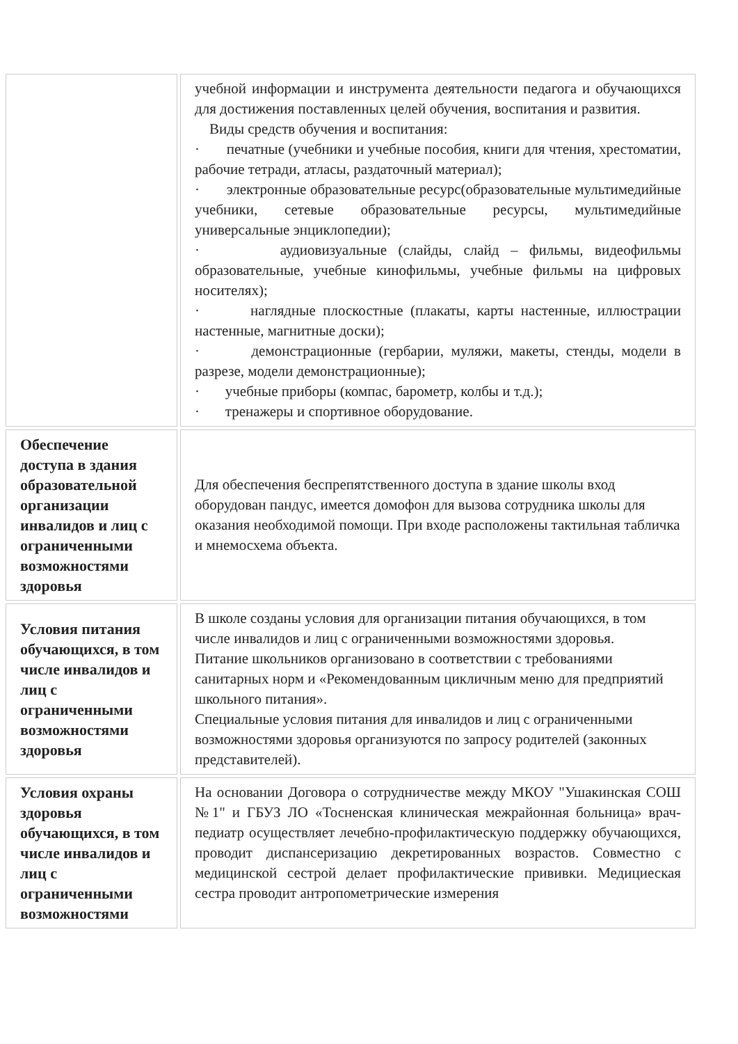| | учебной информации и инструмента деятельности педагога и обучающихся для достижения поставленных целей обучения, воспитания и развития. Виды средств обучения и воспитания: · печатные (учебники и учебные пособия, книги для чтения, хрестоматии, рабочие тетради, атласы, раздаточный материал); · электронные образовательные ресурс(образовательные мультимедийные учебники, сетевые образовательные ресурсы, мультимедийные универсальные энциклопедии); · аудиовизуальные (слайды, слайд – фильмы, видеофильмы образовательные, учебные кинофильмы, учебные фильмы на цифровых носителях); · наглядные плоскостные (плакаты, карты настенные, иллюстрации настенные, магнитные доски); · демонстрационные (гербарии, муляжи, макеты, стенды, модели в разрезе, модели демонстрационные); · учебные приборы (компас, барометр, колбы и т.д.); · тренажеры и спортивное оборудование. |
| Обеспечение доступа в здания образовательной организации инвалидов и лиц с ограниченными возможностями здоровья | Для обеспечения беспрепятственного доступа в здание школы вход оборудован пандус, имеется домофон для вызова сотрудника школы для оказания необходимой помощи. При входе расположены тактильная табличка и мнемосхема объекта. |
| Условия питания обучающихся, в том числе инвалидов и лиц с ограниченными возможностями здоровья | В школе созданы условия для организации питания обучающихся, в том числе инвалидов и лиц с ограниченными возможностями здоровья. Питание школьников организовано в соответствии с требованиями санитарных норм и «Рекомендованным цикличным меню для предприятий школьного питания». Специальные условия питания для инвалидов и лиц с ограниченными возможностями здоровья организуются по запросу родителей (законных представителей). |
| Условия охраны здоровья обучающихся, в том числе инвалидов и лиц с ограниченными возможностями | На основании Договора о сотрудничестве между МКОУ "Ушакинская СОШ №1" и ГБУЗ ЛО «Тосненская клиническая межрайонная больница» врач-педиатр осуществляет лечебно-профилактическую поддержку обучающихся, проводит диспансеризацию декретированных возрастов. Совместно с медицинской сестрой делает профилактические прививки. Медициеская сестра проводит антропометрические измерения |